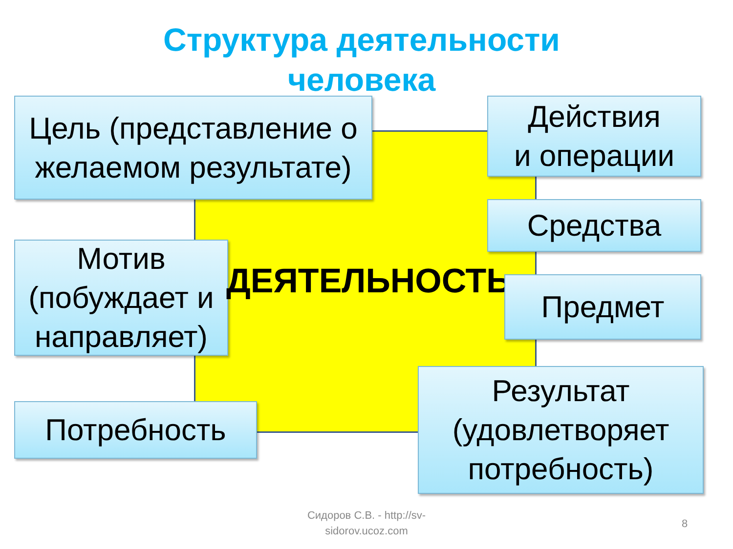Структура деятельности
человека
Цель (представление о желаемом результате)
Действия
и операции
Средства
Мотив (побуждает и направляет)
ДЕЯТЕЛЬНОСТЬ Предмет
Потребность
Результат (удовлетворяет потребность)
Сидоров С.В. - http://sv-sidorov.ucoz.com
8